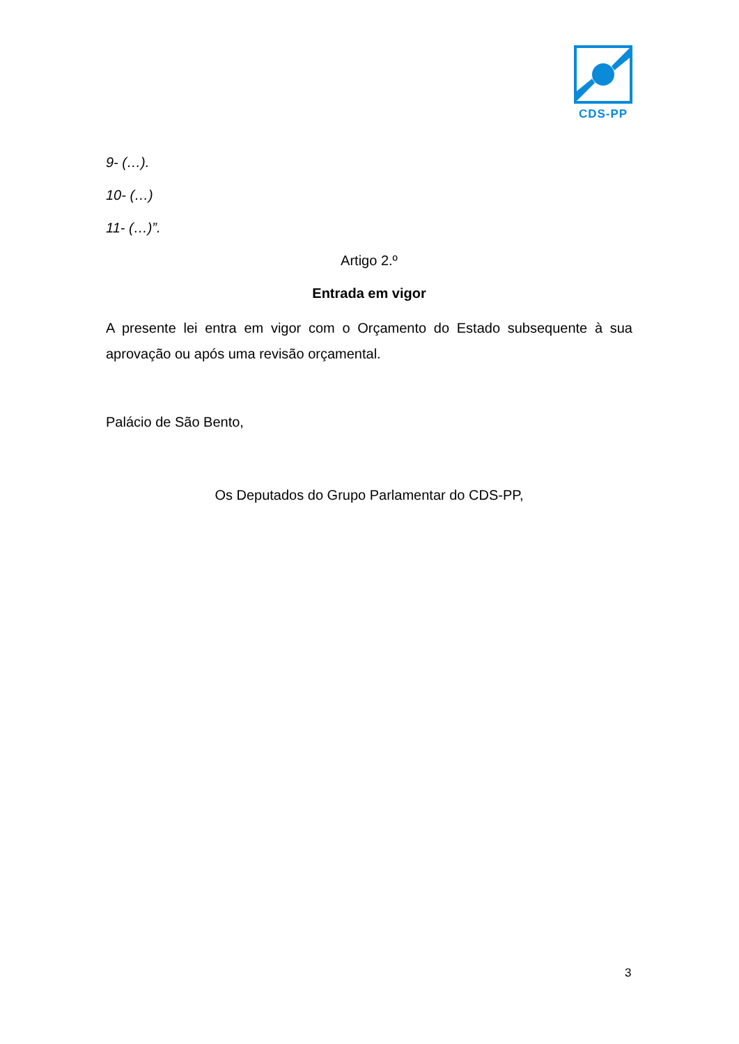CDS-PP
9- (…).
10- (…)
11- (…)”.
Artigo 2.º
Entrada em vigor
A presente lei entra em vigor com o Orçamento do Estado subsequente à sua aprovação ou após uma revisão orçamental.
Palácio de São Bento,
Os Deputados do Grupo Parlamentar do CDS-PP,
3